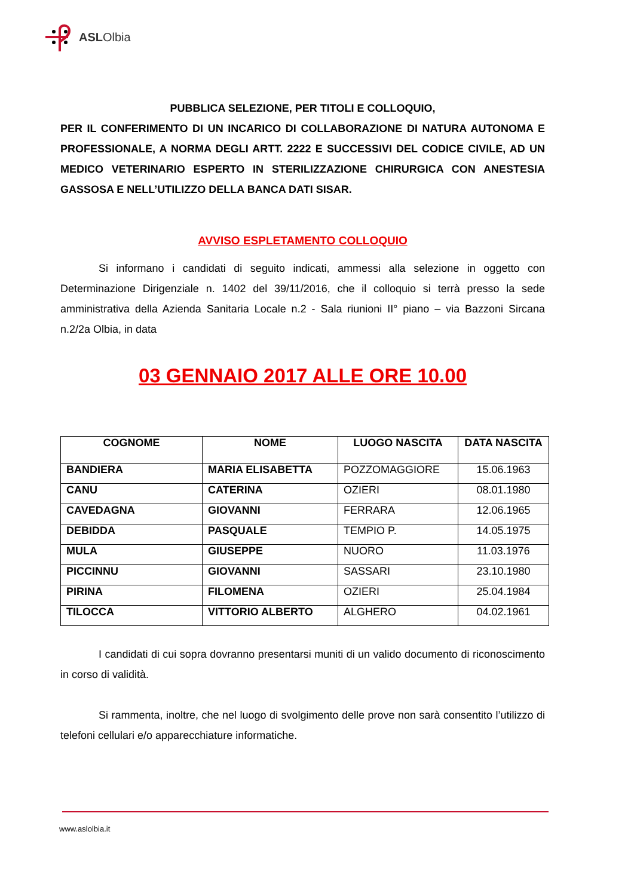ASLOlbia
PUBBLICA SELEZIONE, PER TITOLI E COLLOQUIO,
PER IL CONFERIMENTO DI UN INCARICO DI COLLABORAZIONE DI NATURA AUTONOMA E PROFESSIONALE, A NORMA DEGLI ARTT. 2222 E SUCCESSIVI DEL CODICE CIVILE, AD UN MEDICO VETERINARIO ESPERTO IN STERILIZZAZIONE CHIRURGICA CON ANESTESIA GASSOSA E NELL’UTILIZZO DELLA BANCA DATI SISAR.
AVVISO ESPLETAMENTO COLLOQUIO
Si informano i candidati di seguito indicati, ammessi alla selezione in oggetto con Determinazione Dirigenziale n. 1402 del 39/11/2016, che il colloquio si terrà presso la sede amministrativa della Azienda Sanitaria Locale n.2 - Sala riunioni II° piano – via Bazzoni Sircana n.2/2a Olbia, in data
03 GENNAIO 2017 ALLE ORE 10.00
| COGNOME | NOME | LUOGO NASCITA | DATA NASCITA |
| --- | --- | --- | --- |
| BANDIERA | MARIA ELISABETTA | POZZOMAGGIORE | 15.06.1963 |
| CANU | CATERINA | OZIERI | 08.01.1980 |
| CAVEDAGNA | GIOVANNI | FERRARA | 12.06.1965 |
| DEBIDDA | PASQUALE | TEMPIO P. | 14.05.1975 |
| MULA | GIUSEPPE | NUORO | 11.03.1976 |
| PICCINNU | GIOVANNI | SASSARI | 23.10.1980 |
| PIRINA | FILOMENA | OZIERI | 25.04.1984 |
| TILOCCA | VITTORIO ALBERTO | ALGHERO | 04.02.1961 |
I candidati di cui sopra dovranno presentarsi muniti di un valido documento di riconoscimento in corso di validità.
Si rammenta, inoltre, che nel luogo di svolgimento delle prove non sarà consentito l’utilizzo di telefoni cellulari e/o apparecchiature informatiche.
www.aslolbia.it